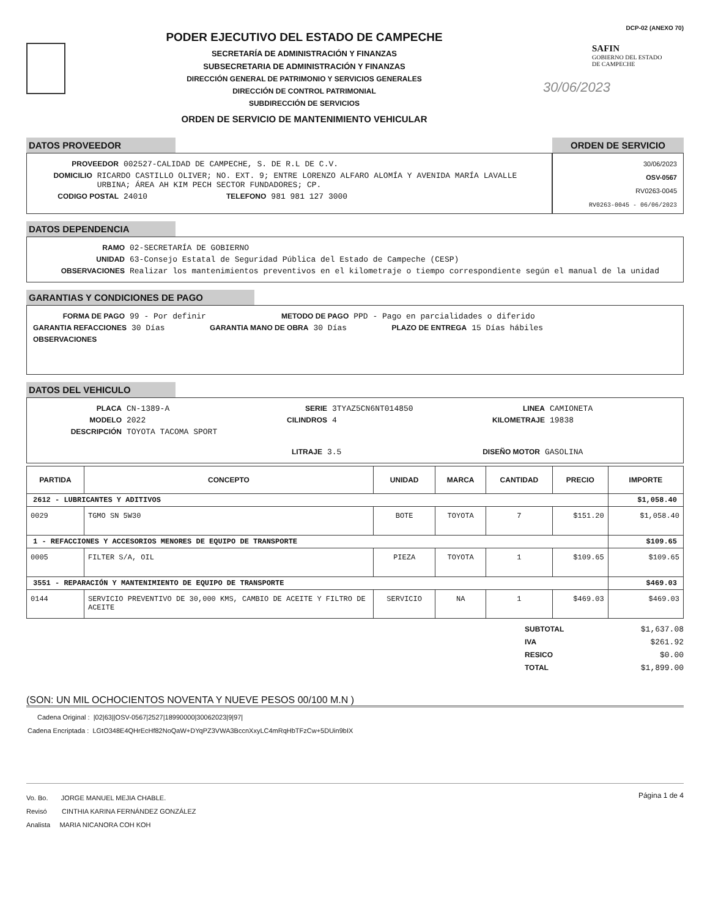PODER EJECUTIVO DEL ESTADO DE CAMPECHE
SECRETARÍA DE ADMINISTRACIÓN Y FINANZAS
SUBSECRETARIA DE ADMINISTRACIÓN Y FINANZAS
DIRECCIÓN GENERAL DE PATRIMONIO Y SERVICIOS GENERALES
DIRECCIÓN DE CONTROL PATRIMONIAL
SUBDIRECCIÓN DE SERVICIOS
ORDEN DE SERVICIO DE MANTENIMIENTO VEHICULAR
DCP-02 (ANEXO 70)
SAFIN
GOBIERNO DEL ESTADO
DE CAMPECHE
30/06/2023
DATOS PROVEEDOR
PROVEEDOR 002527-CALIDAD DE CAMPECHE, S. DE R.L DE C.V.
DOMICILIO RICARDO CASTILLO OLIVER; NO. EXT. 9; ENTRE LORENZO ALFARO ALOMÍA Y AVENIDA MARÍA LAVALLE URBINA; ÁREA AH KIM PECH SECTOR FUNDADORES; CP.
CODIGO POSTAL 24010 TELEFONO 981 981 127 3000
ORDEN DE SERVICIO
30/06/2023
OSV-0567
RV0263-0045
RV0263-0045 - 06/06/2023
DATOS DEPENDENCIA
RAMO 02-SECRETARÍA DE GOBIERNO
UNIDAD 63-Consejo Estatal de Seguridad Pública del Estado de Campeche (CESP)
OBSERVACIONES Realizar los mantenimientos preventivos en el kilometraje o tiempo correspondiente según el manual de la unidad
GARANTIAS Y CONDICIONES DE PAGO
FORMA DE PAGO 99 - Por definir METODO DE PAGO PPD - Pago en parcialidades o diferido
GARANTIA REFACCIONES 30 Días GARANTIA MANO DE OBRA 30 Días PLAZO DE ENTREGA 15 Días hábiles
OBSERVACIONES
DATOS DEL VEHICULO
PLACA CN-1389-A SERIE 3TYAZ5CN6NT014850 LINEA CAMIONETA
MODELO 2022 CILINDROS 4 KILOMETRAJE 19838
DESCRIPCIÓN TOYOTA TACOMA SPORT
LITRAJE 3.5 DISEÑO MOTOR GASOLINA
| PARTIDA | CONCEPTO | UNIDAD | MARCA | CANTIDAD | PRECIO | IMPORTE |
| --- | --- | --- | --- | --- | --- | --- |
| 2612 - LUBRICANTES Y ADITIVOS | | | | | | $1,058.40 |
| 0029 | TGMO SN 5W30 | BOTE | TOYOTA | 7 | $151.20 | $1,058.40 |
| 1 - REFACCIONES Y ACCESORIOS MENORES DE EQUIPO DE TRANSPORTE | | | | | | $109.65 |
| 0005 | FILTER S/A, OIL | PIEZA | TOYOTA | 1 | $109.65 | $109.65 |
| 3551 - REPARACIÓN Y MANTENIMIENTO DE EQUIPO DE TRANSPORTE | | | | | | $469.03 |
| 0144 | SERVICIO PREVENTIVO DE 30,000 KMS, CAMBIO DE ACEITE Y FILTRO DE ACEITE | SERVICIO | NA | 1 | $469.03 | $469.03 |
SUBTOTAL $1,637.08
IVA $261.92
RESICO $0.00
TOTAL $1,899.00
(SON: UN MIL OCHOCIENTOS NOVENTA Y NUEVE PESOS 00/100 M.N )
Cadena Original : |02|63||OSV-0567|2527|18990000|30062023|9|97|
Cadena Encriptada : LGtO348E4QHrEcHf82NoQaW+DYqPZ3VWA3BccnXxyLC4mRqHbTFzCw+5DUin9bIX
Vo. Bo. JORGE MANUEL MEJIA CHABLE.
Revisó CINTHIA KARINA FERNÁNDEZ GONZÁLEZ
Analista MARIA NICANORA COH KOH
Página 1 de 4